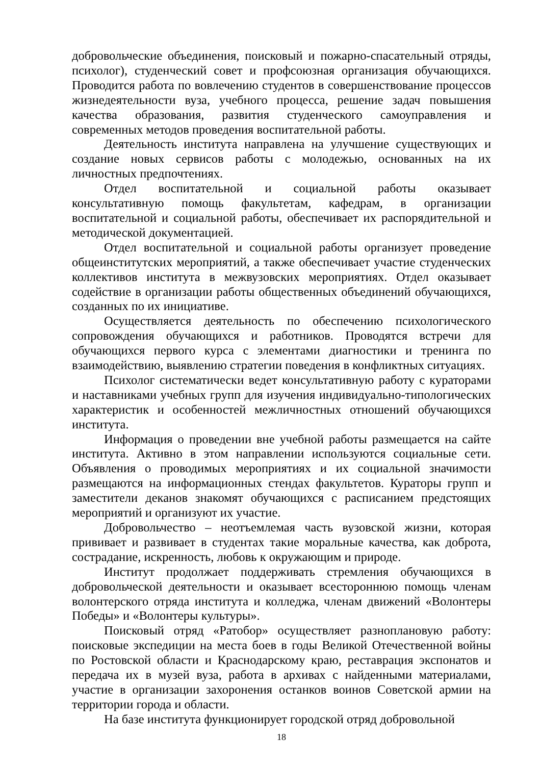добровольческие объединения, поисковый и пожарно-спасательный отряды, психолог), студенческий совет и профсоюзная организация обучающихся. Проводится работа по вовлечению студентов в совершенствование процессов жизнедеятельности вуза, учебного процесса, решение задач повышения качества образования, развития студенческого самоуправления и современных методов проведения воспитательной работы.
Деятельность института направлена на улучшение существующих и создание новых сервисов работы с молодежью, основанных на их личностных предпочтениях.
Отдел воспитательной и социальной работы оказывает консультативную помощь факультетам, кафедрам, в организации воспитательной и социальной работы, обеспечивает их распорядительной и методической документацией.
Отдел воспитательной и социальной работы организует проведение общеинститутских мероприятий, а также обеспечивает участие студенческих коллективов института в межвузовских мероприятиях. Отдел оказывает содействие в организации работы общественных объединений обучающихся, созданных по их инициативе.
Осуществляется деятельность по обеспечению психологического сопровождения обучающихся и работников. Проводятся встречи для обучающихся первого курса с элементами диагностики и тренинга по взаимодействию, выявлению стратегии поведения в конфликтных ситуациях.
Психолог систематически ведет консультативную работу с кураторами и наставниками учебных групп для изучения индивидуально-типологических характеристик и особенностей межличностных отношений обучающихся института.
Информация о проведении вне учебной работы размещается на сайте института. Активно в этом направлении используются социальные сети. Объявления о проводимых мероприятиях и их социальной значимости размещаются на информационных стендах факультетов. Кураторы групп и заместители деканов знакомят обучающихся с расписанием предстоящих мероприятий и организуют их участие.
Добровольчество – неотъемлемая часть вузовской жизни, которая прививает и развивает в студентах такие моральные качества, как доброта, сострадание, искренность, любовь к окружающим и природе.
Институт продолжает поддерживать стремления обучающихся в добровольческой деятельности и оказывает всестороннюю помощь членам волонтерского отряда института и колледжа, членам движений «Волонтеры Победы» и «Волонтеры культуры».
Поисковый отряд «Ратобор» осуществляет разноплановую работу: поисковые экспедиции на места боев в годы Великой Отечественной войны по Ростовской области и Краснодарскому краю, реставрация экспонатов и передача их в музей вуза, работа в архивах с найденными материалами, участие в организации захоронения останков воинов Советской армии на территории города и области.
На базе института функционирует городской отряд добровольной
18